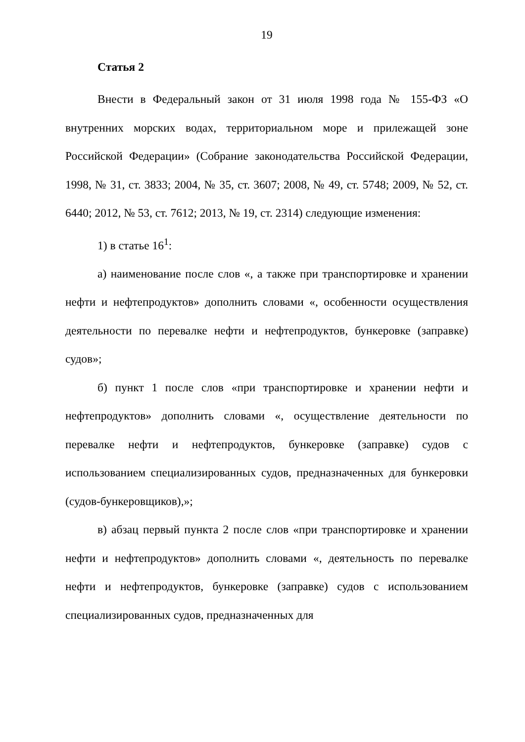19
Статья 2
Внести в Федеральный закон от 31 июля 1998 года № 155-ФЗ «О внутренних морских водах, территориальном море и прилежащей зоне Российской Федерации» (Собрание законодательства Российской Федерации, 1998, № 31, ст. 3833; 2004, № 35, ст. 3607; 2008, № 49, ст. 5748; 2009, № 52, ст. 6440; 2012, № 53, ст. 7612; 2013, № 19, ст. 2314) следующие изменения:
1) в статье 16<sup>1</sup>:
а) наименование после слов «, а также при транспортировке и хранении нефти и нефтепродуктов» дополнить словами «, особенности осуществления деятельности по перевалке нефти и нефтепродуктов, бункеровке (заправке) судов»;
б) пункт 1 после слов «при транспортировке и хранении нефти и нефтепродуктов» дополнить словами «, осуществление деятельности по перевалке нефти и нефтепродуктов, бункеровке (заправке) судов с использованием специализированных судов, предназначенных для бункеровки (судов-бункеровщиков),»;
в) абзац первый пункта 2 после слов «при транспортировке и хранении нефти и нефтепродуктов» дополнить словами «, деятельность по перевалке нефти и нефтепродуктов, бункеровке (заправке) судов с использованием специализированных судов, предназначенных для